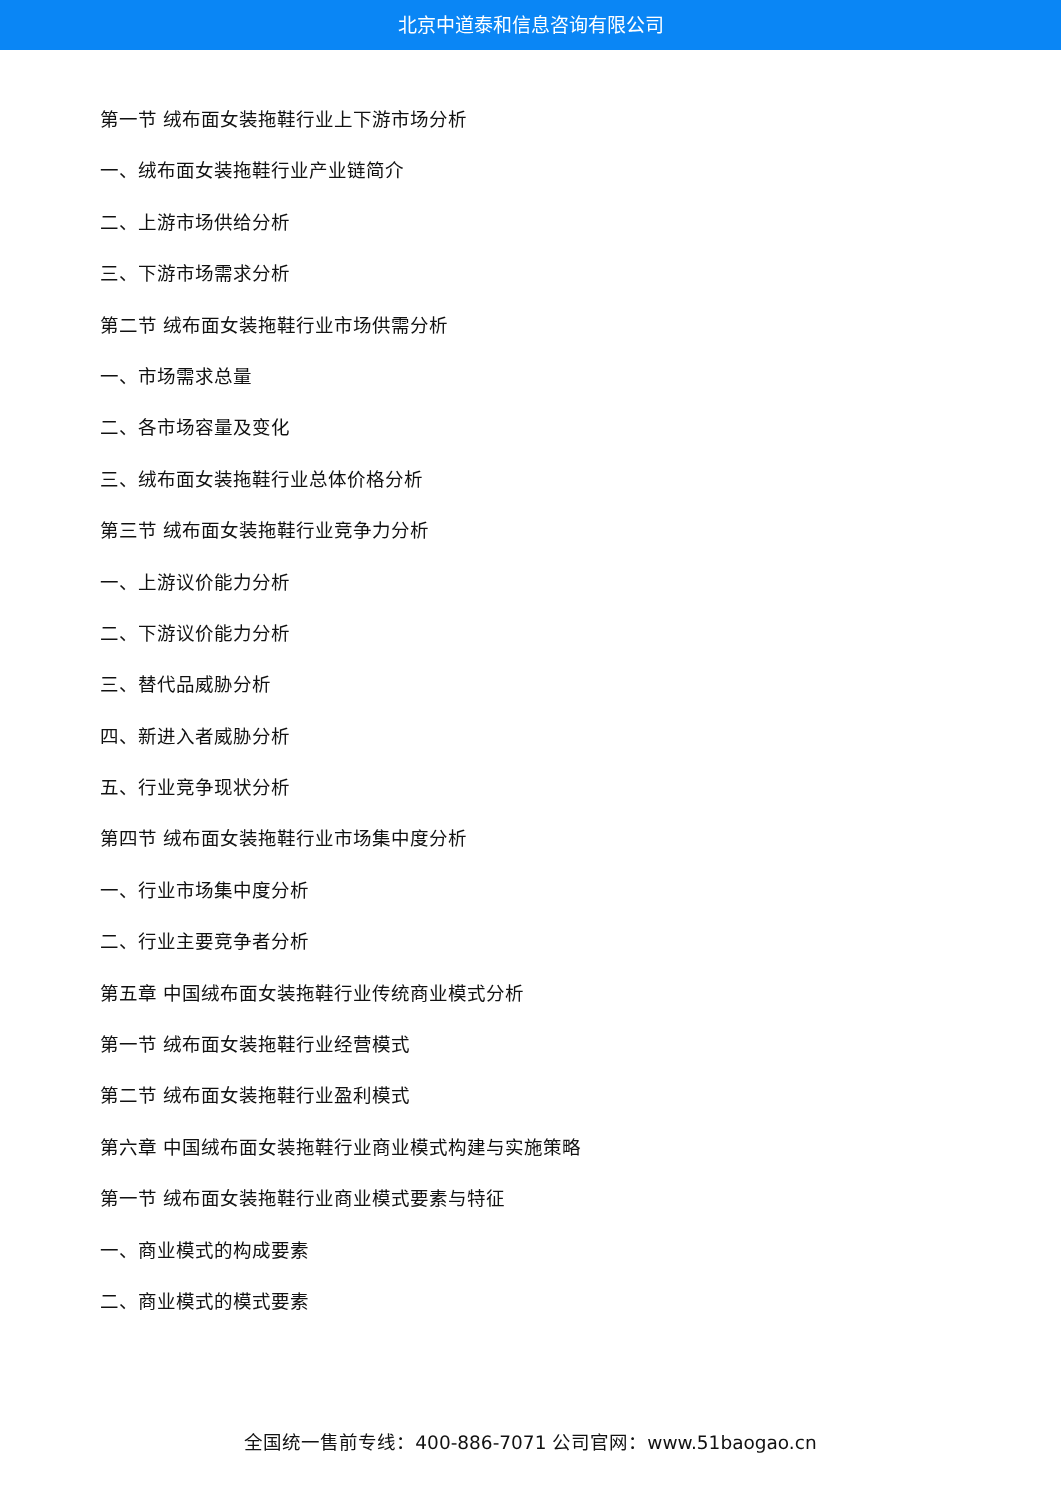北京中道泰和信息咨询有限公司
第一节 绒布面女装拖鞋行业上下游市场分析
一、绒布面女装拖鞋行业产业链简介
二、上游市场供给分析
三、下游市场需求分析
第二节 绒布面女装拖鞋行业市场供需分析
一、市场需求总量
二、各市场容量及变化
三、绒布面女装拖鞋行业总体价格分析
第三节 绒布面女装拖鞋行业竞争力分析
一、上游议价能力分析
二、下游议价能力分析
三、替代品威胁分析
四、新进入者威胁分析
五、行业竞争现状分析
第四节 绒布面女装拖鞋行业市场集中度分析
一、行业市场集中度分析
二、行业主要竞争者分析
第五章 中国绒布面女装拖鞋行业传统商业模式分析
第一节 绒布面女装拖鞋行业经营模式
第二节 绒布面女装拖鞋行业盈利模式
第六章 中国绒布面女装拖鞋行业商业模式构建与实施策略
第一节 绒布面女装拖鞋行业商业模式要素与特征
一、商业模式的构成要素
二、商业模式的模式要素
全国统一售前专线：400-886-7071 公司官网：www.51baogao.cn